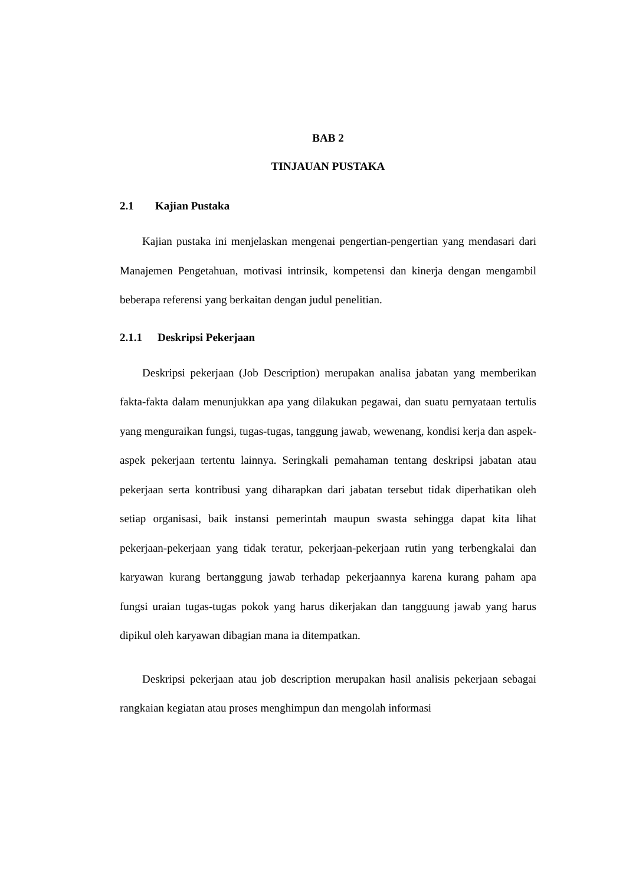BAB 2
TINJAUAN PUSTAKA
2.1 Kajian Pustaka
Kajian pustaka ini menjelaskan mengenai pengertian-pengertian yang mendasari dari Manajemen Pengetahuan, motivasi intrinsik, kompetensi dan kinerja dengan mengambil beberapa referensi yang berkaitan dengan judul penelitian.
2.1.1 Deskripsi Pekerjaan
Deskripsi pekerjaan (Job Description) merupakan analisa jabatan yang memberikan fakta-fakta dalam menunjukkan apa yang dilakukan pegawai, dan suatu pernyataan tertulis yang menguraikan fungsi, tugas-tugas, tanggung jawab, wewenang, kondisi kerja dan aspek-aspek pekerjaan tertentu lainnya. Seringkali pemahaman tentang deskripsi jabatan atau pekerjaan serta kontribusi yang diharapkan dari jabatan tersebut tidak diperhatikan oleh setiap organisasi, baik instansi pemerintah maupun swasta sehingga dapat kita lihat pekerjaan-pekerjaan yang tidak teratur, pekerjaan-pekerjaan rutin yang terbengkalai dan karyawan kurang bertanggung jawab terhadap pekerjaannya karena kurang paham apa fungsi uraian tugas-tugas pokok yang harus dikerjakan dan tangguung jawab yang harus dipikul oleh karyawan dibagian mana ia ditempatkan.
Deskripsi pekerjaan atau job description merupakan hasil analisis pekerjaan sebagai rangkaian kegiatan atau proses menghimpun dan mengolah informasi